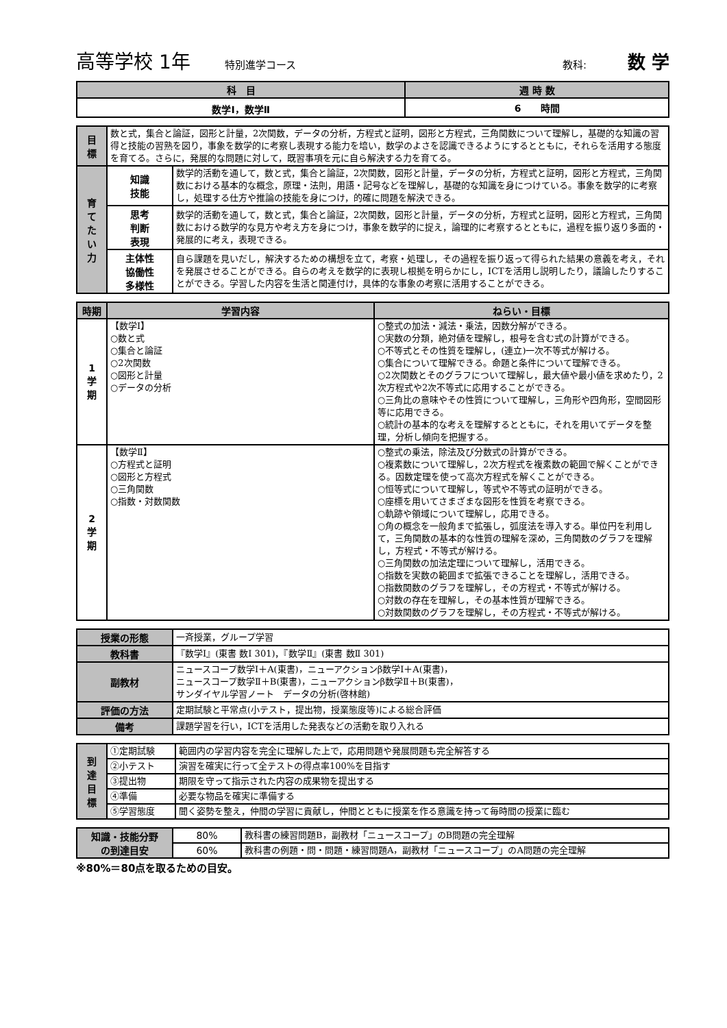高等学校 1年 特別進学コース 教科: 数 学
| 科 目 | 週 時 数 |
| --- | --- |
| 数学Ⅰ，数学Ⅱ | 6 時間 |
| 目 標 | 数と式，集合と論証，図形と計量，2次関数，データの分析，方程式と証明，図形と方程式，三角関数について理解し，基礎的な知識の習得と技能の習熟を図り，事象を数学的に考察し表現する能力を培い，数学のよさを認識できるようにするとともに，それらを活用する態度を育てる。さらに，発展的な問題に対して，既習事項を元に自ら解決する力を育てる。 | |
| 育 て た い 力 | 知識 技能 | 数学的活動を通して，数と式，集合と論証，2次関数，図形と計量，データの分析，方程式と証明，図形と方程式，三角関数における基本的な概念，原理・法則，用語・記号などを理解し，基礎的な知識を身につけている。事象を数学的に考察し，処理する仕方や推論の技能を身につけ，的確に問題を解決できる。 |
| | 思考 判断 表現 | 数学的活動を通して，数と式，集合と論証，2次関数，図形と計量，データの分析，方程式と証明，図形と方程式，三角関数における数学的な見方や考え方を身につけ，事象を数学的に捉え，論理的に考察するとともに，過程を振り返り多面的・発展的に考え，表現できる。 |
| | 主体性 協働性 多様性 | 自ら課題を見いだし，解決するための構想を立て，考察・処理し，その過程を振り返って得られた結果の意義を考え，それを発展させることができる。自らの考えを数学的に表現し根拠を明らかにし，ICTを活用し説明したり，議論したりすることができる。学習した内容を生活と関連付け，具体的な事象の考察に活用することができる。 |
| 時期 | 学習内容 | ねらい・目標 |
| --- | --- | --- |
| 1 学 期 | 【数学Ⅰ】 ○数と式 ○集合と論証 ○2次関数 ○図形と計量 ○データの分析 | ○整式の加法・減法・乗法，因数分解ができる。 ○実数の分類，絶対値を理解し，根号を含む式の計算ができる。 ○不等式とその性質を理解し，(連立)一次不等式が解ける。 ○集合について理解できる。命題と条件について理解できる。 ○2次関数とそのグラフについて理解し，最大値や最小値を求めたり，2次方程式や2次不等式に応用することができる。 ○三角比の意味やその性質について理解し，三角形や四角形，空間図形等に応用できる。 ○統計の基本的な考えを理解するとともに，それを用いてデータを整理，分析し傾向を把握する。 |
| 2 学 期 | 【数学Ⅱ】 ○方程式と証明 ○図形と方程式 ○三角関数 ○指数・対数関数 | ○整式の乗法，除法及び分数式の計算ができる。 ○複素数について理解し，2次方程式を複素数の範囲で解くことができる。因数定理を使って高次方程式を解くことができる。 ○恒等式について理解し，等式や不等式の証明ができる。 ○座標を用いてさまざまな図形を性質を考察できる。 ○軌跡や領域について理解し，応用できる。 ○角の概念を一般角まで拡張し，弧度法を導入する。単位円を利用して，三角関数の基本的な性質の理解を深め，三角関数のグラフを理解し，方程式・不等式が解ける。 ○三角関数の加法定理について理解し，活用できる。 ○指数を実数の範囲まで拡張できることを理解し，活用できる。 ○指数関数のグラフを理解し，その方程式・不等式が解ける。 ○対数の存在を理解し，その基本性質が理解できる。 ○対数関数のグラフを理解し，その方程式・不等式が解ける。 |
| 授業の形態 | 一斉授業，グループ学習 |
| 教科書 | 『数学Ⅰ』(東書 数Ⅰ 301)，『数学Ⅱ』(東書 数Ⅱ 301) |
| 副教材 | ニュースコープ数学Ⅰ＋A(東書)，ニューアクションβ数学Ⅰ＋A(東書)， ニュースコープ数学Ⅱ＋B(東書)，ニューアクションβ数学Ⅱ＋B(東書)， サンダイヤル学習ノート データの分析(啓林館) |
| 評価の方法 | 定期試験と平常点(小テスト，提出物，授業態度等)による総合評価 |
| 備考 | 課題学習を行い，ICTを活用した発表などの活動を取り入れる |
| 到 達 目 標 | ①定期試験 | 範囲内の学習内容を完全に理解した上で，応用問題や発展問題も完全解答する |
| | ②小テスト | 演習を確実に行って全テストの得点率100%を目指す |
| | ③提出物 | 期限を守って指示された内容の成果物を提出する |
| | ④準備 | 必要な物品を確実に準備する |
| | ⑤学習態度 | 聞く姿勢を整え，仲間の学習に貢献し，仲間とともに授業を作る意識を持って毎時間の授業に臨む |
| 知識・技能分野 の到達目安 | 80% | 教科書の練習問題B，副教材「ニュースコープ」のB問題の完全理解 |
| | 60% | 教科書の例題・問・問題・練習問題A，副教材「ニュースコープ」のA問題の完全理解 |
※80%＝80点を取るための目安。